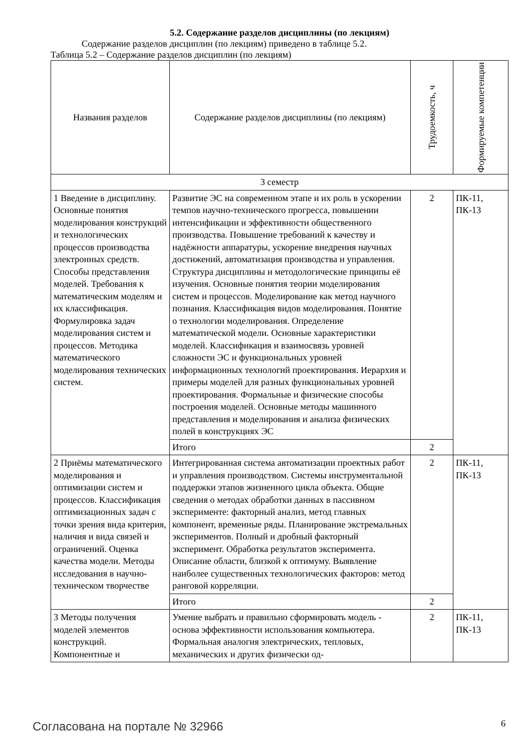5.2. Содержание разделов дисциплины (по лекциям)
Содержание разделов дисциплин (по лекциям) приведено в таблице 5.2.
Таблица 5.2 – Содержание разделов дисциплин (по лекциям)
| Названия разделов | Содержание разделов дисциплины (по лекциям) | Трудоемкость, ч | Формируемые компетенции |
| --- | --- | --- | --- |
| 3 семестр | | | |
| 1 Введение в дисциплину. Основные понятия моделирования конструкций и технологических процессов производства электронных средств. Способы представления моделей. Требования к математическим моделям и их классификация. Формулировка задач моделирования систем и процессов. Методика математического моделирования технических систем. | Развитие ЭС на современном этапе и их роль в ускорении темпов научно-технического прогресса, повышении интенсификации и эффективности общественного производства. Повышение требований к качеству и надёжности аппаратуры, ускорение внедрения научных достижений, автоматизация производства и управления. Структура дисциплины и методологические принципы её изучения. Основные понятия теории моделирования систем и процессов. Моделирование как метод научного познания. Классификация видов моделирования. Понятие о технологии моделирования. Определение математической модели. Основные характеристики моделей. Классификация и взаимосвязь уровней сложности ЭС и функциональных уровней информационных технологий проектирования. Иерархия и примеры моделей для разных функциональных уровней проектирования. Формальные и физические способы построения моделей. Основные методы машинного представления и моделирования и анализа физических полей в конструкциях ЭС | 2 | ПК-11, ПК-13 |
| | Итого | 2 | |
| 2 Приёмы математического моделирования и оптимизации систем и процессов. Классификация оптимизационных задач с точки зрения вида критерия, наличия и вида связей и ограничений. Оценка качества модели. Методы исследования в научно-техническом творчестве | Интегрированная система автоматизации проектных работ и управления производством. Системы инструментальной поддержки этапов жизненного цикла объекта. Общие сведения о методах обработки данных в пассивном эксперименте: факторный анализ, метод главных компонент, временные ряды. Планирование экстремальных экспериментов. Полный и дробный факторный эксперимент. Обработка результатов эксперимента. Описание области, близкой к оптимуму. Выявление наиболее существенных технологических факторов: метод ранговой корреляции. | 2 | ПК-11, ПК-13 |
| | Итого | 2 | |
| 3 Методы получения моделей элементов конструкций. Компонентные и | Умение выбрать и правильно сформировать модель - основа эффективности использования компьютера. Формальная аналогия электрических, тепловых, механических и других физически од- | 2 | ПК-11, ПК-13 |
Согласована на портале № 32966 6